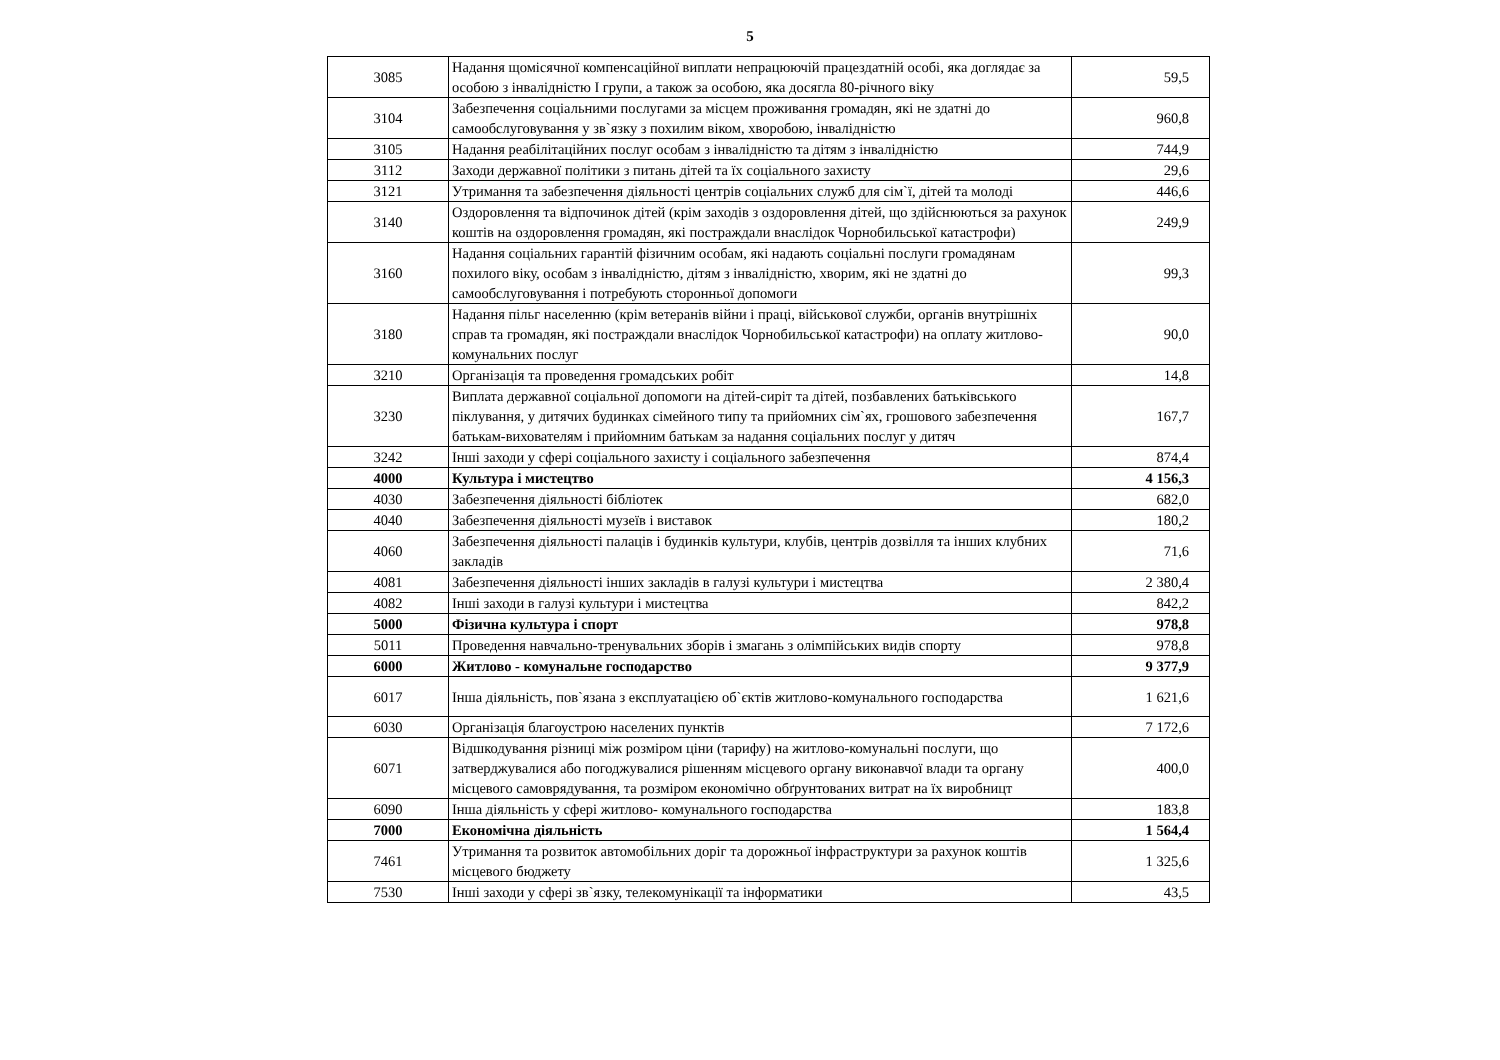5
| 3085 | Надання щомісячної компенсаційної виплати непрацюючій працездатній особі, яка доглядає за особою з інвалідністю I групи, а також за особою, яка досягла 80-річного віку | 59,5 |
| 3104 | Забезпечення соціальними послугами за місцем проживання громадян, які не здатні до самообслуговування у зв`язку з похилим віком, хворобою, інвалідністю | 960,8 |
| 3105 | Надання реабілітаційних послуг особам з інвалідністю та дітям з інвалідністю | 744,9 |
| 3112 | Заходи державної політики з питань дітей та їх соціального захисту | 29,6 |
| 3121 | Утримання та забезпечення діяльності центрів соціальних служб для сім`ї, дітей та молоді | 446,6 |
| 3140 | Оздоровлення та відпочинок дітей (крім заходів з оздоровлення дітей, що здійснюються за рахунок коштів на оздоровлення громадян, які постраждали внаслідок Чорнобильської катастрофи) | 249,9 |
| 3160 | Надання соціальних гарантій фізичним особам, які надають соціальні послуги громадянам похилого віку, особам з інвалідністю, дітям з інвалідністю, хворим, які не здатні до самообслуговування і потребують сторонньої допомоги | 99,3 |
| 3180 | Надання пільг населенню (крім ветеранів війни і праці, військової служби, органів внутрішніх справ та громадян, які постраждали внаслідок Чорнобильської катастрофи) на оплату житлово-комунальних послуг | 90,0 |
| 3210 | Організація та проведення громадських робіт | 14,8 |
| 3230 | Виплата державної соціальної допомоги на дітей-сиріт та дітей, позбавлених батьківського піклування, у дитячих будинках сімейного типу та прийомних сім`ях, грошового забезпечення батькам-вихователям і прийомним батькам за надання соціальних послуг у дитяч | 167,7 |
| 3242 | Інші заходи у сфері соціального захисту і соціального забезпечення | 874,4 |
| 4000 | Культура і мистецтво | 4 156,3 |
| 4030 | Забезпечення діяльності бібліотек | 682,0 |
| 4040 | Забезпечення діяльності музеїв i виставок | 180,2 |
| 4060 | Забезпечення діяльності палаців i будинків культури, клубів, центрів дозвілля та інших клубних закладів | 71,6 |
| 4081 | Забезпечення діяльності інших закладів в галузі культури і мистецтва | 2 380,4 |
| 4082 | Інші заходи в галузі культури і мистецтва | 842,2 |
| 5000 | Фізична культура і спорт | 978,8 |
| 5011 | Проведення навчально-тренувальних зборів і змагань з олімпійських видів спорту | 978,8 |
| 6000 | Житлово - комунальне господарство | 9 377,9 |
| 6017 | Інша діяльність, пов`язана з експлуатацією об`єктів житлово-комунального господарства | 1 621,6 |
| 6030 | Організація благоустрою населених пунктів | 7 172,6 |
| 6071 | Відшкодування різниці між розміром ціни (тарифу) на житлово-комунальні послуги, що затверджувалися або погоджувалися рішенням місцевого органу виконавчої влади та органу місцевого самоврядування, та розміром економічно обґрунтованих витрат на їх виробницт | 400,0 |
| 6090 | Інша діяльність у сфері житлово- комунального господарства | 183,8 |
| 7000 | Економічна діяльність | 1 564,4 |
| 7461 | Утримання та розвиток автомобільних доріг та дорожньої інфраструктури за рахунок коштів місцевого бюджету | 1 325,6 |
| 7530 | Інші заходи у сфері зв`язку, телекомунікації та інформатики | 43,5 |